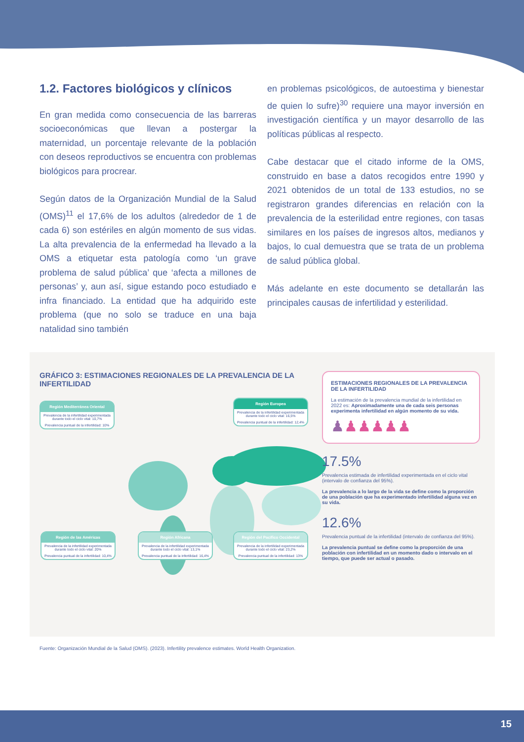1.2. Factores biológicos y clínicos
En gran medida como consecuencia de las barreras socioeconómicas que llevan a postergar la maternidad, un porcentaje relevante de la población con deseos reproductivos se encuentra con problemas biológicos para procrear.
Según datos de la Organización Mundial de la Salud (OMS)<sup>11</sup> el 17,6% de los adultos (alrededor de 1 de cada 6) son estériles en algún momento de sus vidas. La alta prevalencia de la enfermedad ha llevado a la OMS a etiquetar esta patología como ‘un grave problema de salud pública’ que ‘afecta a millones de personas’ y, aun así, sigue estando poco estudiado e infra financiado. La entidad que ha adquirido este problema (que no solo se traduce en una baja natalidad sino también
en problemas psicológicos, de autoestima y bienestar de quien lo sufre)<sup>30</sup> requiere una mayor inversión en investigación científica y un mayor desarrollo de las políticas públicas al respecto.
Cabe destacar que el citado informe de la OMS, construido en base a datos recogidos entre 1990 y 2021 obtenidos de un total de 133 estudios, no se registraron grandes diferencias en relación con la prevalencia de la esterilidad entre regiones, con tasas similares en los países de ingresos altos, medianos y bajos, lo cual demuestra que se trata de un problema de salud pública global.
Más adelante en este documento se detallarán las principales causas de infertilidad y esterilidad.
GRÁFICO 3: ESTIMACIONES REGIONALES DE LA PREVALENCIA DE LA INFERTILIDAD
Región Mediterránea Oriental
Prevalencia de la infertilidad experimentada durante todo el ciclo vital: 10,7%
Prevalencia puntual de la infertilidad: 10%
Región Europea
Prevalencia de la infertilidad experimentada durante todo el ciclo vital: 16,5%
Prevalencia puntual de la infertilidad: 12,4%
Región de las Américas
Prevalencia de la infertilidad experimentada durante todo el ciclo vital: 20%
Prevalencia puntual de la infertilidad: 10,4%
Región Africana
Prevalencia de la infertilidad experimentada durante todo el ciclo vital: 13,1%
Prevalencia puntual de la infertilidad: 16,4%
Región del Pacífico Occidental
Prevalencia de la infertilidad experimentada durante todo el ciclo vital: 23,2%
Prevalencia puntual de la infertilidad: 13%
ESTIMACIONES REGIONALES DE LA PREVALENCIA DE LA INFERTILIDAD
La estimación de la prevalencia mundial de la infertilidad en 2022 es: Aproximadamente una de cada seis personas experimenta infertilidad en algún momento de su vida.
♟♟♟♟♟♟
17.5%
Prevalencia estimada de infertilidad experimentada en el ciclo vital (intervalo de confianza del 95%).
La prevalencia a lo largo de la vida se define como la proporción de una población que ha experimentado infertilidad alguna vez en su vida.
12.6%
Prevalencia puntual de la infertilidad (intervalo de confianza del 95%).
La prevalencia puntual se define como la proporción de una población con infertilidad en un momento dado o intervalo en el tiempo, que puede ser actual o pasado.
Fuente: Organización Mundial de la Salud (OMS). (2023). Infertility prevalence estimates. World Health Organization.
15